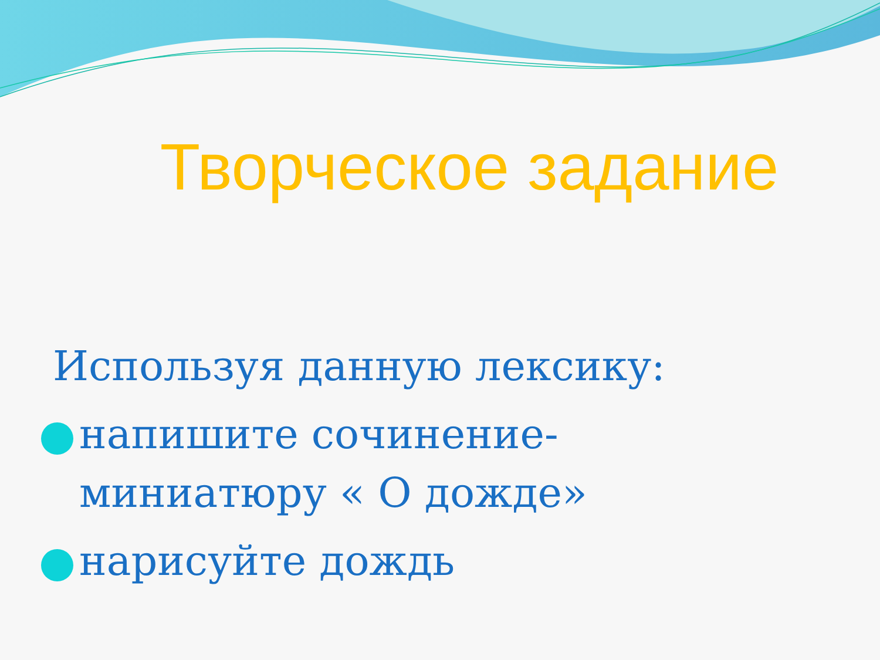Творческое задание
Используя данную лексику:
напишите сочинение-
миниатюру « О дожде»
нарисуйте дождь